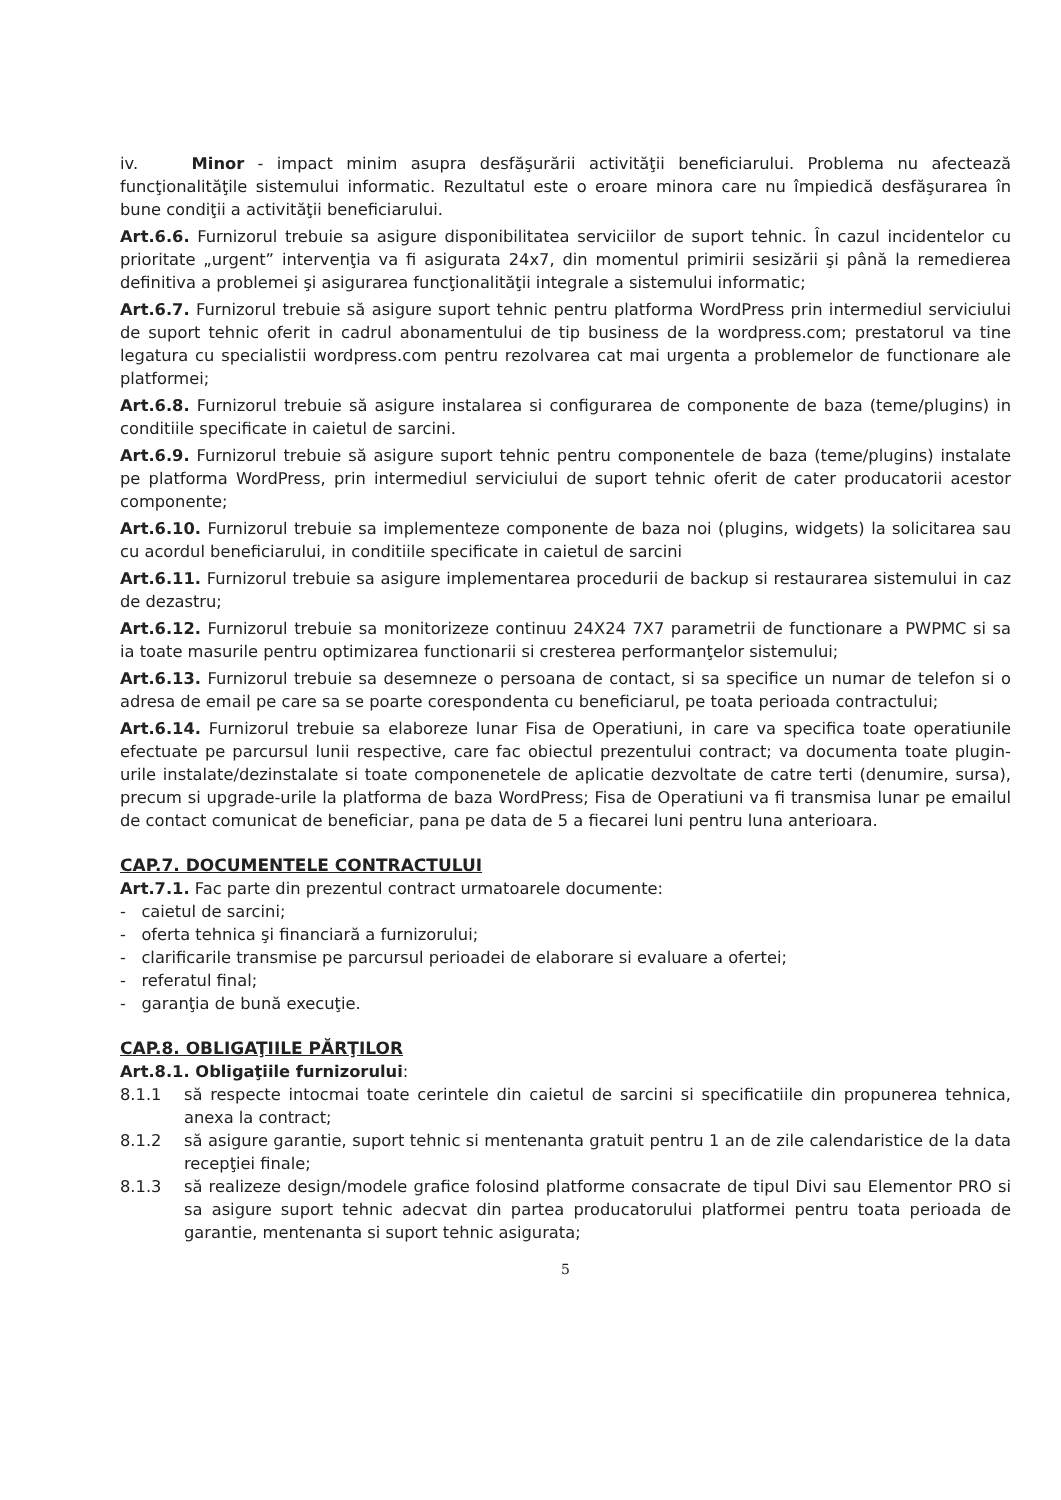iv. Minor - impact minim asupra desfăşurării activităţii beneficiarului. Problema nu afectează funcţionalităţile sistemului informatic. Rezultatul este o eroare minora care nu împiedică desfăşurarea în bune condiţii a activităţii beneficiarului.
Art.6.6. Furnizorul trebuie sa asigure disponibilitatea serviciilor de suport tehnic. În cazul incidentelor cu prioritate „urgent” intervenţia va fi asigurata 24x7, din momentul primirii sesizării şi până la remedierea definitiva a problemei şi asigurarea funcţionalităţii integrale a sistemului informatic;
Art.6.7. Furnizorul trebuie să asigure suport tehnic pentru platforma WordPress prin intermediul serviciului de suport tehnic oferit in cadrul abonamentului de tip business de la wordpress.com; prestatorul va tine legatura cu specialistii wordpress.com pentru rezolvarea cat mai urgenta a problemelor de functionare ale platformei;
Art.6.8. Furnizorul trebuie să asigure instalarea si configurarea de componente de baza (teme/plugins) in conditiile specificate in caietul de sarcini.
Art.6.9. Furnizorul trebuie să asigure suport tehnic pentru componentele de baza (teme/plugins) instalate pe platforma WordPress, prin intermediul serviciului de suport tehnic oferit de cater producatorii acestor componente;
Art.6.10. Furnizorul trebuie sa implementeze componente de baza noi (plugins, widgets) la solicitarea sau cu acordul beneficiarului, in conditiile specificate in caietul de sarcini
Art.6.11. Furnizorul trebuie sa asigure implementarea procedurii de backup si restaurarea sistemului in caz de dezastru;
Art.6.12. Furnizorul trebuie sa monitorizeze continuu 24X24 7X7 parametrii de functionare a PWPMC si sa ia toate masurile pentru optimizarea functionarii si cresterea performanţelor sistemului;
Art.6.13. Furnizorul trebuie sa desemneze o persoana de contact, si sa specifice un numar de telefon si o adresa de email pe care sa se poarte corespondenta cu beneficiarul, pe toata perioada contractului;
Art.6.14. Furnizorul trebuie sa elaboreze lunar Fisa de Operatiuni, in care va specifica toate operatiunile efectuate pe parcursul lunii respective, care fac obiectul prezentului contract; va documenta toate plugin-urile instalate/dezinstalate si toate componenetele de aplicatie dezvoltate de catre terti (denumire, sursa), precum si upgrade-urile la platforma de baza WordPress; Fisa de Operatiuni va fi transmisa lunar pe emailul de contact comunicat de beneficiar, pana pe data de 5 a fiecarei luni pentru luna anterioara.
CAP.7. DOCUMENTELE CONTRACTULUI
Art.7.1. Fac parte din prezentul contract urmatoarele documente:
- caietul de sarcini;
- oferta tehnica şi financiară a furnizorului;
- clarificarile transmise pe parcursul perioadei de elaborare si evaluare a ofertei;
- referatul final;
- garanţia de bună execuţie.
CAP.8. OBLIGAŢIILE PĂRŢILOR
Art.8.1. Obligaţiile furnizorului:
8.1.1 să respecte intocmai toate cerintele din caietul de sarcini si specificatiile din propunerea tehnica, anexa la contract;
8.1.2 să asigure garantie, suport tehnic si mentenanta gratuit pentru 1 an de zile calendaristice de la data recepţiei finale;
8.1.3 să realizeze design/modele grafice folosind platforme consacrate de tipul Divi sau Elementor PRO si sa asigure suport tehnic adecvat din partea producatorului platformei pentru toata perioada de garantie, mentenanta si suport tehnic asigurata;
5